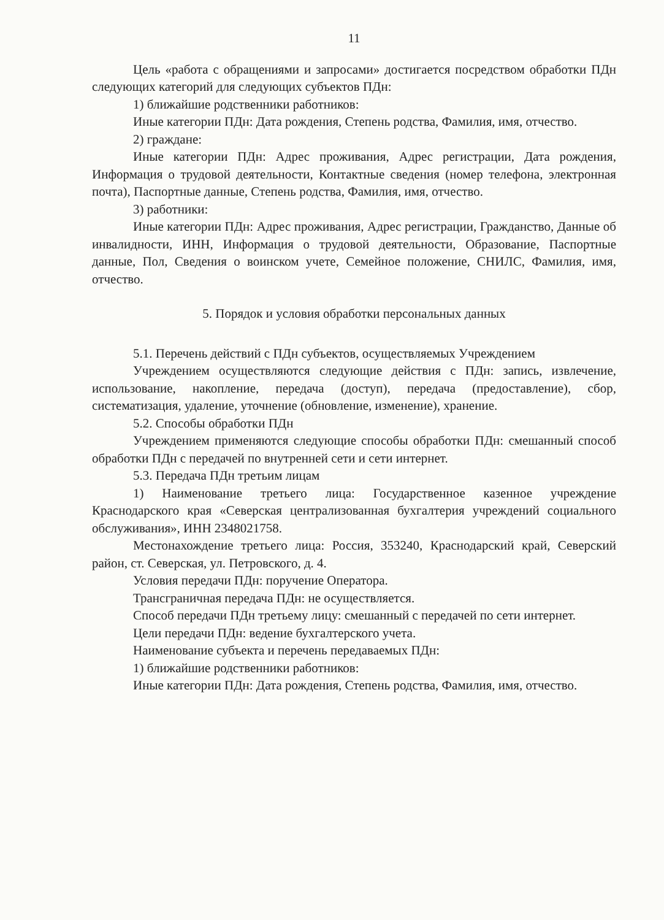11
Цель «работа с обращениями и запросами» достигается посредством обработки ПДн следующих категорий для следующих субъектов ПДн:
1) ближайшие родственники работников:
Иные категории ПДн: Дата рождения, Степень родства, Фамилия, имя, отчество.
2) граждане:
Иные категории ПДн: Адрес проживания, Адрес регистрации, Дата рождения, Информация о трудовой деятельности, Контактные сведения (номер телефона, электронная почта), Паспортные данные, Степень родства, Фамилия, имя, отчество.
3) работники:
Иные категории ПДн: Адрес проживания, Адрес регистрации, Гражданство, Данные об инвалидности, ИНН, Информация о трудовой деятельности, Образование, Паспортные данные, Пол, Сведения о воинском учете, Семейное положение, СНИЛС, Фамилия, имя, отчество.
5. Порядок и условия обработки персональных данных
5.1. Перечень действий с ПДн субъектов, осуществляемых Учреждением
Учреждением осуществляются следующие действия с ПДн: запись, извлечение, использование, накопление, передача (доступ), передача (предоставление), сбор, систематизация, удаление, уточнение (обновление, изменение), хранение.
5.2. Способы обработки ПДн
Учреждением применяются следующие способы обработки ПДн: смешанный способ обработки ПДн с передачей по внутренней сети и сети интернет.
5.3. Передача ПДн третьим лицам
1) Наименование третьего лица: Государственное казенное учреждение Краснодарского края «Северская централизованная бухгалтерия учреждений социального обслуживания», ИНН 2348021758.
Местонахождение третьего лица: Россия, 353240, Краснодарский край, Северский район, ст. Северская, ул. Петровского, д. 4.
Условия передачи ПДн: поручение Оператора.
Трансграничная передача ПДн: не осуществляется.
Способ передачи ПДн третьему лицу: смешанный с передачей по сети интернет.
Цели передачи ПДн: ведение бухгалтерского учета.
Наименование субъекта и перечень передаваемых ПДн:
1) ближайшие родственники работников:
Иные категории ПДн: Дата рождения, Степень родства, Фамилия, имя, отчество.